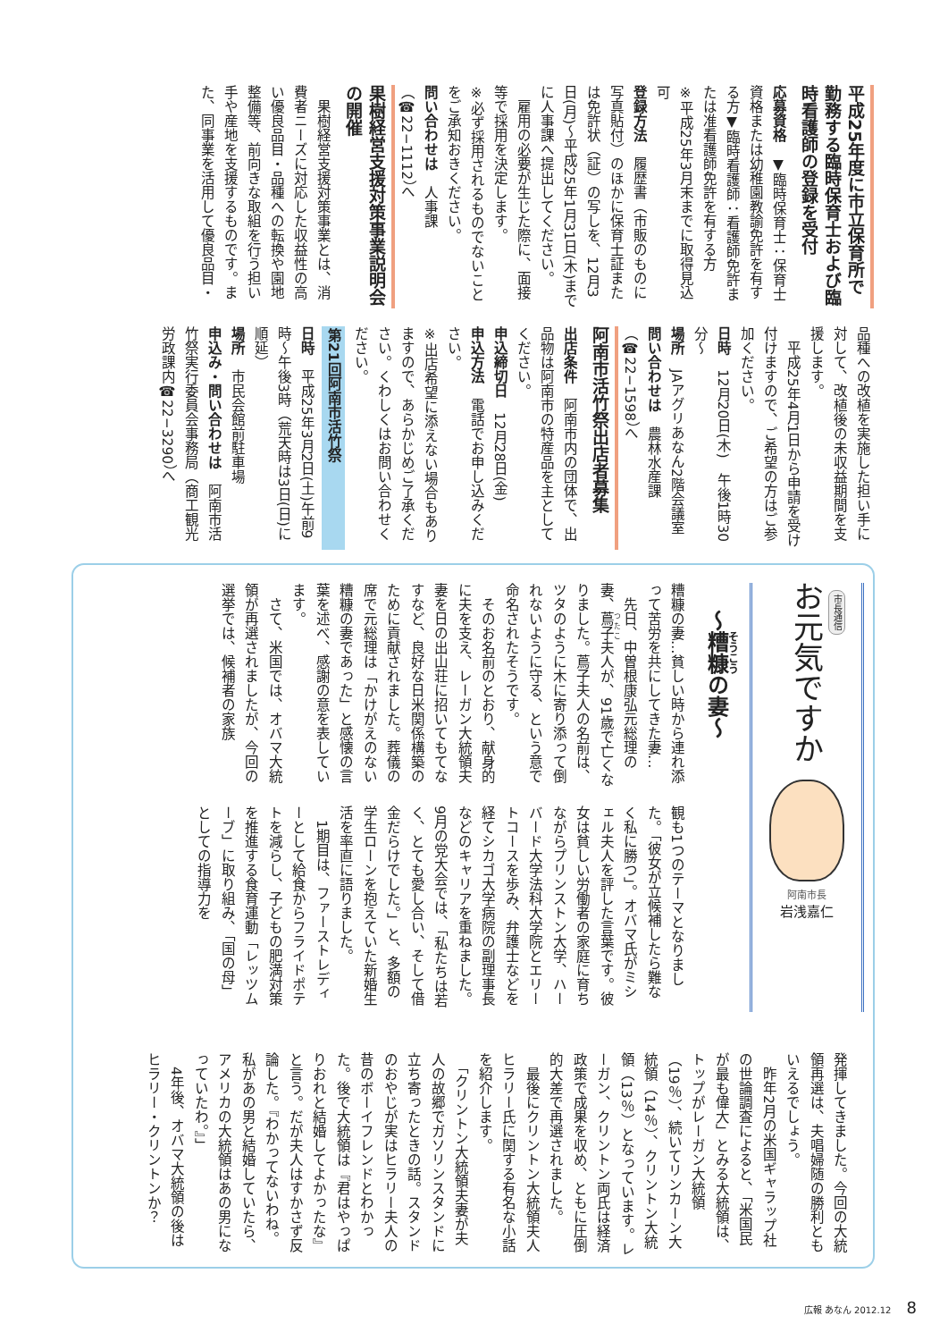平成25年度に市立保育所で勤務する臨時保育士および臨時看護師の登録を受付
応募資格　▼臨時保育士：保育士資格または幼稚園教諭免許を有する方▼臨時看護師：看護師免許または准看護師免許を有する方
※平成25年3月末までに取得見込可
登録方法　履歴書（市販のものに写真貼付）のほかに保育士証または免許状（証）の写しを、12月3日(月)〜平成25年1月31日(木)までに人事課へ提出してください。
　雇用の必要が生じた際に、面接等で採用を決定します。
※必ず採用されるものでないことをご承知おきください。
問い合わせは　人事課（☎22−1112）へ
果樹経営支援対策事業説明会の開催
　果樹経営支援対策事業とは、消費者ニーズに対応した収益性の高い優良品目・品種への転換や園地整備等、前向きな取組を行う担い手や産地を支援するものです。また、同事業を活用して優良品目・
品種への改植を実施した担い手に対して、改植後の未収益期間を支援します。
　平成25年4月1日から申請を受け付けますので、ご希望の方はご参加ください。
日時　12月20日(木)　午後1時30分〜
場所　JAアグリあなん2階会議室
問い合わせは　農林水産課（☎22−1598）へ
阿南市活竹祭出店者募集
出店条件　阿南市内の団体で、出品物は阿南市の特産品を主としてください。
申込締切日　12月28日(金)
申込方法　電話でお申し込みください。
※出店希望に添えない場合もありますので、あらかじめご了承ください。くわしくはお問い合わせください。
第21回阿南市活竹祭
日時　平成25年3月2日(土)午前9時〜午後3時（荒天時は3日(日)に順延）
場所　市民会館前駐車場
申込み・問い合わせは　阿南市活竹祭実行委員会事務局（商工観光労政課内☎22−3290）へ
市長通信
お元気ですか
阿南市長
岩浅嘉仁
〜糟糠の妻〜
糟糠の妻…貧しい時から連れ添って苦労を共にしてきた妻…
　先日、中曽根康弘元総理の妻、蔦子夫人が、91歳で亡くなりました。蔦子夫人の名前は、ツタのように木に寄り添って倒れないように守る、という意で命名されたそうです。
　そのお名前のとおり、献身的に夫を支え、レーガン大統領夫妻を日の出山荘に招いてもてなすなど、良好な日米関係構築のために貢献されました。葬儀の席で元総理は「かけがえのない糟糠の妻であった」と感懐の言葉を述べ、感謝の意を表しています。
　さて、米国では、オバマ大統領が再選されましたが、今回の選挙では、候補者の家族
観も1つのテーマとなりました。「彼女が立候補したら難なく私に勝つ」。オバマ氏がミシェル夫人を評した言葉です。彼女は貧しい労働者の家庭に育ちながらプリンストン大学、ハーバード大学法科大学院とエリートコースを歩み、弁護士などを経てシカゴ大学病院の副理事長などのキャリアを重ねました。9月の党大会では、「私たちは若く、とても愛し合い、そして借金だらけでした。」と、多額の学生ローンを抱えていた新婚生活を率直に語りました。
　1期目は、ファーストレディーとして給食からフライドポテトを減らし、子どもの肥満対策を推進する食育運動「レッツムーブ」に取り組み、「国の母」としての指導力を
発揮してきました。今回の大統領再選は、夫唱婦随の勝利ともいえるでしょう。
　昨年2月の米国ギャラップ社の世論調査によると、「米国民が最も偉大」とみる大統領は、トップがレーガン大統領（19％）、続いてリンカーン大統領（14％）、クリントン大統領（13％）となっています。レーガン、クリントン両氏は経済政策で成果を収め、ともに圧倒的大差で再選されました。
　最後にクリントン大統領夫人ヒラリー氏に関する有名な小話を紹介します。
　「クリントン大統領夫妻が夫人の故郷でガソリンスタンドに立ち寄ったときの話。スタンドのおやじが実はヒラリー夫人の昔のボーイフレンドとわかった。後で大統領は『君はやっぱりおれと結婚してよかったな』と言う。だが夫人はすかさず反論した。『わかってないわね。私があの男と結婚していたら、アメリカの大統領はあの男になっていたわ。』」
　4年後、オバマ大統領の後はヒラリー・クリントンか？
広報 あなん 2012.12 8